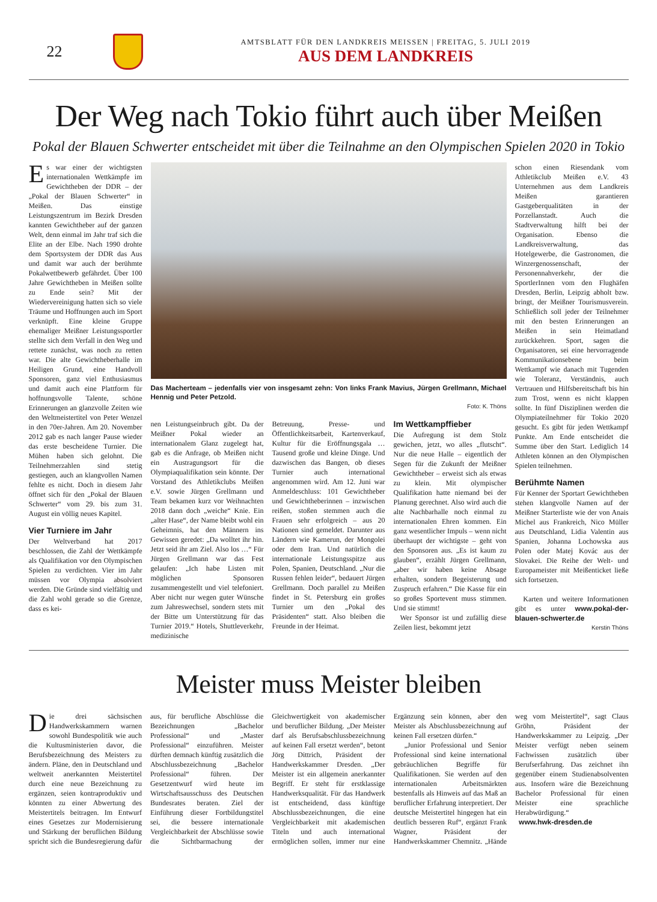22
AMTSBLATT FÜR DEN LANDKREIS MEISSEN | FREITAG, 5. JULI 2019
AUS DEM LANDKREIS
Der Weg nach Tokio führt auch über Meißen
Pokal der Blauen Schwerter entscheidet mit über die Teilnahme an den Olympischen Spielen 2020 in Tokio
Es war einer der wichtigsten internationalen Wettkämpfe im Gewichtheben der DDR – der „Pokal der Blauen Schwerter“ in Meißen. Das einstige Leistungszentrum im Bezirk Dresden kannten Gewichtheber auf der ganzen Welt, denn einmal im Jahr traf sich die Elite an der Elbe. Nach 1990 drohte dem Sportsystem der DDR das Aus und damit war auch der berühmte Pokalwettbewerb gefährdet. Über 100 Jahre Gewichtheben in Meißen sollte zu Ende sein? Mit der Wiedervereinigung hatten sich so viele Träume und Hoffnungen auch im Sport verknüpft. Eine kleine Gruppe ehemaliger Meißner Leistungssportler stellte sich dem Verfall in den Weg und rettete zunächst, was noch zu retten war. Die alte Gewichtheberhalle im Heiligen Grund, eine Handvoll Sponsoren, ganz viel Enthusiasmus und damit auch eine Plattform für hoffnungsvolle Talente, schöne Erinnerungen an glanzvolle Zeiten wie den Weltmeistertitel von Peter Wenzel in den 70er-Jahren. Am 20. November 2012 gab es nach langer Pause wieder das erste bescheidene Turnier. Die Mühen haben sich gelohnt. Die Teilnehmerzahlen sind stetig gestiegen, auch an klangvollen Namen fehlte es nicht. Doch in diesem Jahr öffnet sich für den „Pokal der Blauen Schwerter“ vom 29. bis zum 31. August ein völlig neues Kapitel.
Vier Turniere im Jahr
Der Weltverband hat 2017 beschlossen, die Zahl der Wettkämpfe als Qualifikation vor den Olympischen Spielen zu verdichten. Vier im Jahr müssen vor Olympia absolviert werden. Die Gründe sind vielfältig und die Zahl wohl gerade so die Grenze, dass es kei-
Das Macherteam – jedenfalls vier von insgesamt zehn: Von links Frank Mavius, Jürgen Grellmann, Michael Hennig und Peter Petzold.
Foto: K. Thöns
nen Leistungseinbruch gibt. Da der Meißner Pokal wieder an internationalem Glanz zugelegt hat, gab es die Anfrage, ob Meißen nicht ein Austragungsort für die Olympiaqualifikation sein könnte. Der Vorstand des Athletikclubs Meißen e.V. sowie Jürgen Grellmann und Team bekamen kurz vor Weihnachten 2018 dann doch „weiche“ Knie. Ein „alter Hase“, der Name bleibt wohl ein Geheimnis, hat den Männern ins Gewissen geredet: „Da wolltet ihr hin. Jetzt seid ihr am Ziel. Also los …“ Für Jürgen Grellmann war das Fest gelaufen: „Ich habe Listen mit möglichen Sponsoren zusammengestellt und viel telefoniert. Aber nicht nur wegen guter Wünsche zum Jahreswechsel, sondern stets mit der Bitte um Unterstützung für das Turnier 2019.“ Hotels, Shuttleverkehr, medizinische
Betreuung, Presse- und Öffentlichkeitsarbeit, Kartenverkauf, Kultur für die Eröffnungsgala … Tausend große und kleine Dinge. Und dazwischen das Bangen, ob dieses Turnier auch international angenommen wird. Am 12. Juni war Anmeldeschluss: 101 Gewichtheber und Gewichtheberinnen – inzwischen reißen, stoßen stemmen auch die Frauen sehr erfolgreich – aus 20 Nationen sind gemeldet. Darunter aus Ländern wie Kamerun, der Mongolei oder dem Iran. Und natürlich die internationale Leistungsspitze aus Polen, Spanien, Deutschland. „Nur die Russen fehlen leider“, bedauert Jürgen Grellmann. Doch parallel zu Meißen findet in St. Petersburg ein großes Turnier um den „Pokal des Präsidenten“ statt. Also bleiben die Freunde in der Heimat.
Im Wettkampffieber
Die Aufregung ist dem Stolz gewichen, jetzt, wo alles „flutscht“. Nur die neue Halle – eigentlich der Segen für die Zukunft der Meißner Gewichtheber – erweist sich als etwas zu klein. Mit olympischer Qualifikation hatte niemand bei der Planung gerechnet. Also wird auch die alte Nachbarhalle noch einmal zu internationalen Ehren kommen. Ein ganz wesentlicher Impuls – wenn nicht überhaupt der wichtigste – geht von den Sponsoren aus. „Es ist kaum zu glauben“, erzählt Jürgen Grellmann, „aber wir haben keine Absage erhalten, sondern Begeisterung und Zuspruch erfahren.“ Die Kasse für ein so großes Sportevent muss stimmen. Und sie stimmt!
Wer Sponsor ist und zufällig diese Zeilen liest, bekommt jetzt
schon einen Riesendank vom Athletikclub Meißen e.V. 43 Unternehmen aus dem Landkreis Meißen garantieren Gastgeberqualitäten in der Porzellanstadt. Auch die Stadtverwaltung hilft bei der Organisation. Ebenso die Landkreisverwaltung, das Hotelgewerbe, die Gastronomen, die Winzergenossenschaft, der Personennahverkehr, der die SportlerInnen vom den Flughäfen Dresden, Berlin, Leipzig abholt bzw. bringt, der Meißner Tourismusverein. Schließlich soll jeder der Teilnehmer mit den besten Erinnerungen an Meißen in sein Heimatland zurückkehren. Sport, sagen die Organisatoren, sei eine hervorragende Kommunikationsebene beim Wettkampf wie danach mit Tugenden wie Toleranz, Verständnis, auch Vertrauen und Hilfsbereitschaft bis hin zum Trost, wenn es nicht klappen sollte. In fünf Disziplinen werden die Olympiateilnehmer für Tokio 2020 gesucht. Es gibt für jeden Wettkampf Punkte. Am Ende entscheidet die Summe über den Start. Lediglich 14 Athleten können an den Olympischen Spielen teilnehmen.
Berühmte Namen
Für Kenner der Sportart Gewichtheben stehen klangvolle Namen auf der Meißner Starterliste wie der von Anais Michel aus Frankreich, Nico Müller aus Deutschland, Lidia Valentin aus Spanien, Johanna Lochowska aus Polen oder Matej Kovác aus der Slovakei. Die Reihe der Welt- und Europameister mit Meißenticket ließe sich fortsetzen.
Karten und weitere Informationen gibt es unter www.pokal-der-blauen-schwerter.de
Kerstin Thöns
Meister muss Meister bleiben
Die drei sächsischen Handwerkskammern warnen sowohl Bundespolitik wie auch die Kultusministerien davor, die Berufsbezeichnung des Meisters zu ändern. Pläne, den in Deutschland und weltweit anerkannten Meistertitel durch eine neue Bezeichnung zu ergänzen, seien kontraproduktiv und könnten zu einer Abwertung des Meistertitels beitragen. Im Entwurf eines Gesetzes zur Modernisierung und Stärkung der beruflichen Bildung spricht sich die Bundesregierung dafür aus, für berufliche Abschlüsse die Bezeichnungen „Bachelor Professional“ und „Master Professional“ einzuführen. Meister dürften demnach künftig zusätzlich die Abschlussbezeichnung „Bachelor Professional“ führen. Der Gesetzentwurf wird heute im Wirtschaftsausschuss des Deutschen Bundesrates beraten. Ziel der Einführung dieser Fortbildungstitel sei, die bessere internationale Vergleichbarkeit der Abschlüsse sowie die Sichtbarmachung der Gleichwertigkeit von akademischer und beruflicher Bildung. „Der Meister darf als Berufsabschlussbezeichnung auf keinen Fall ersetzt werden“, betont Jörg Dittrich, Präsident der Handwerkskammer Dresden. „Der Meister ist ein allgemein anerkannter Begriff. Er steht für erstklassige Handwerksqualität. Für das Handwerk ist entscheidend, dass künftige Abschlussbezeichnungen, die eine Vergleichbarkeit mit akademischen Titeln und auch international ermöglichen sollen, immer nur eine Ergänzung sein können, aber den Meister als Abschlussbezeichnung auf keinen Fall ersetzen dürfen.“
„Junior Professional und Senior Professional sind keine international gebräuchlichen Begriffe für Qualifikationen. Sie werden auf den internationalen Arbeitsmärkten bestenfalls als Hinweis auf das Maß an beruflicher Erfahrung interpretiert. Der deutsche Meistertitel hingegen hat ein deutlich besseren Ruf“, ergänzt Frank Wagner, Präsident der Handwerkskammer Chemnitz. „Hände weg vom Meistertitel“, sagt Claus Gröhn, Präsident der Handwerkskammer zu Leipzig. „Der Meister verfügt neben seinem Fachwissen zusätzlich über Berufserfahrung. Das zeichnet ihn gegenüber einem Studienabsolventen aus. Insofern wäre die Bezeichnung Bachelor Professional für einen Meister eine sprachliche Herabwürdigung.“
www.hwk-dresden.de